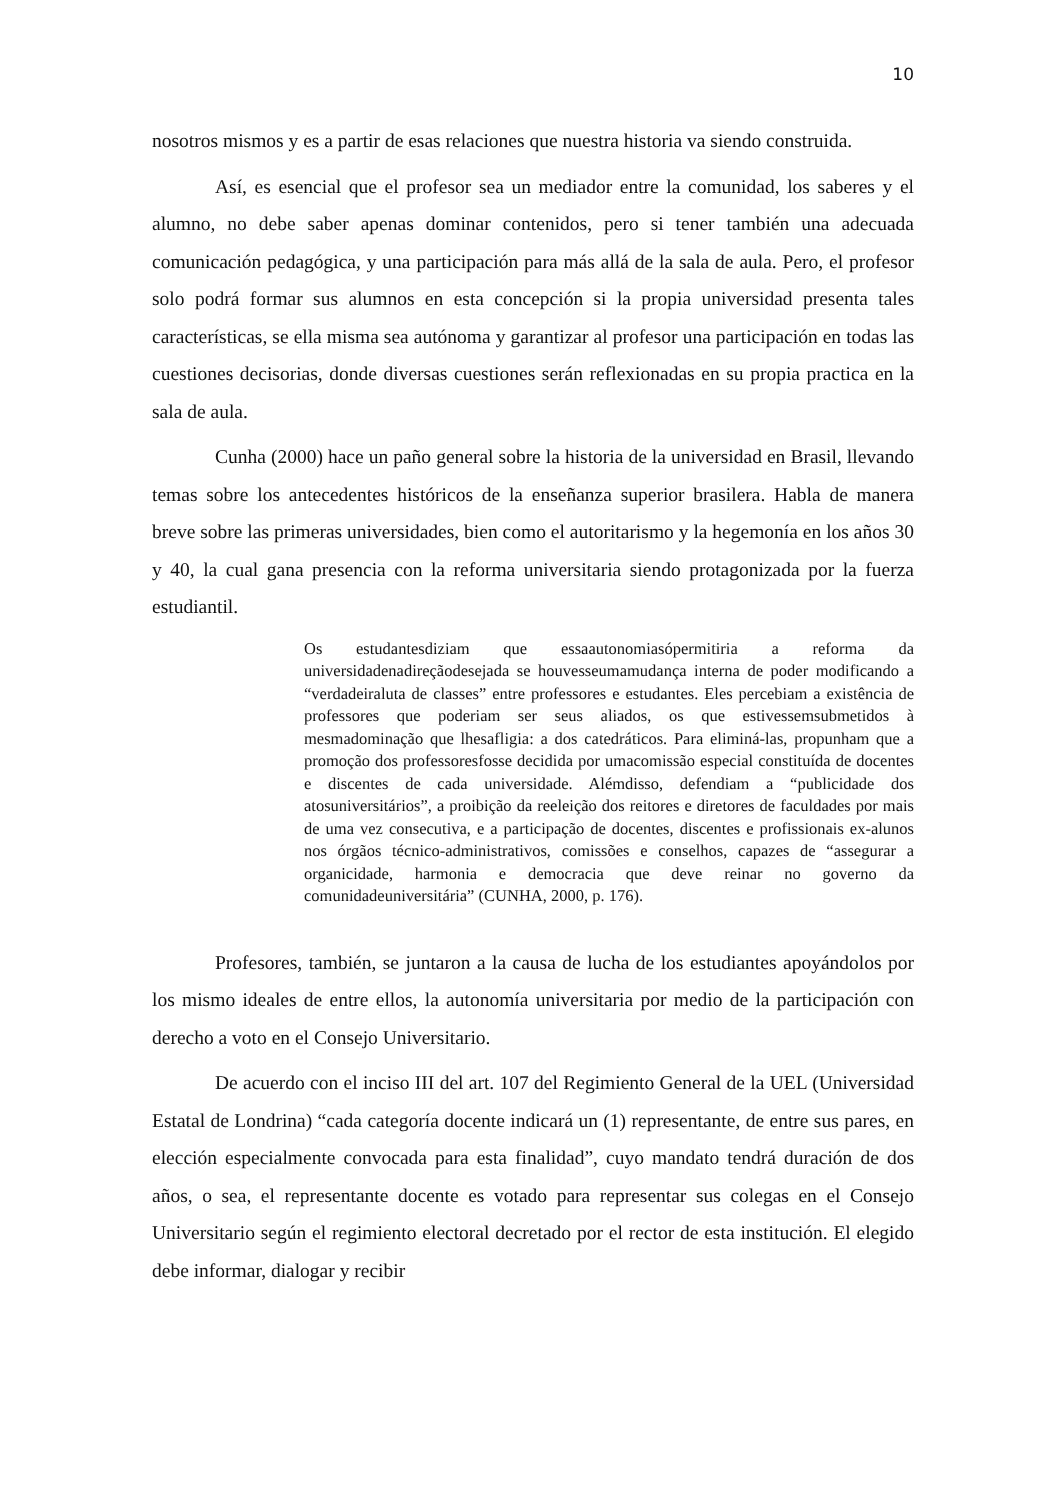10
nosotros mismos y es a partir de esas relaciones que nuestra historia va siendo construida.
Así, es esencial que el profesor sea un mediador entre la comunidad, los saberes y el alumno, no debe saber apenas dominar contenidos, pero si tener también una adecuada comunicación pedagógica, y una participación para más allá de la sala de aula. Pero, el profesor solo podrá formar sus alumnos en esta concepción si la propia universidad presenta tales características, se ella misma sea autónoma y garantizar al profesor una participación en todas las cuestiones decisorias, donde diversas cuestiones serán reflexionadas en su propia practica en la sala de aula.
Cunha (2000) hace un paño general sobre la historia de la universidad en Brasil, llevando temas sobre los antecedentes históricos de la enseñanza superior brasilera. Habla de manera breve sobre las primeras universidades, bien como el autoritarismo y la hegemonía en los años 30 y 40, la cual gana presencia con la reforma universitaria siendo protagonizada por la fuerza estudiantil.
Os estudantesdiziam que essaautonomiasópermitiria a reforma da universidadenadireçãodesejada se houvesseumamudança interna de poder modificando a “verdadeiraluta de classes” entre professores e estudantes. Eles percebiam a existência de professores que poderiam ser seus aliados, os que estivessemsubmetidos à mesmadominação que lhesafligia: a dos catedráticos. Para eliminá-las, propunham que a promoção dos professoresfosse decidida por umacomissão especial constituída de docentes e discentes de cada universidade. Alémdisso, defendiam a “publicidade dos atosuniversitários”, a proibição da reeleição dos reitores e diretores de faculdades por mais de uma vez consecutiva, e a participação de docentes, discentes e profissionais ex-alunos nos órgãos técnico-administrativos, comissões e conselhos, capazes de “assegurar a organicidade, harmonia e democracia que deve reinar no governo da comunidadeuniversitária” (CUNHA, 2000, p. 176).
Profesores, también, se juntaron a la causa de lucha de los estudiantes apoyándolos por los mismo ideales de entre ellos, la autonomía universitaria por medio de la participación con derecho a voto en el Consejo Universitario.
De acuerdo con el inciso III del art. 107 del Regimiento General de la UEL (Universidad Estatal de Londrina) “cada categoría docente indicará un (1) representante, de entre sus pares, en elección especialmente convocada para esta finalidad”, cuyo mandato tendrá duración de dos años, o sea, el representante docente es votado para representar sus colegas en el Consejo Universitario según el regimiento electoral decretado por el rector de esta institución. El elegido debe informar, dialogar y recibir